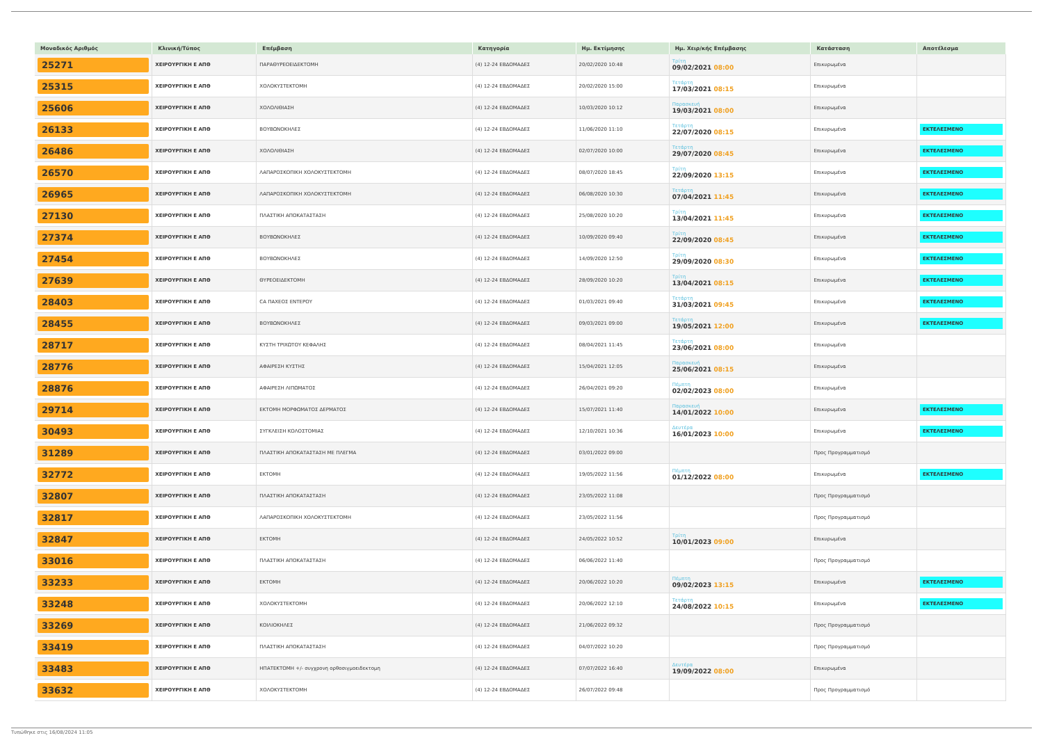| Μοναδικός Αριθμός | Κλινική/Τύπος | Επέμβαση | Κατηγορία | Ημ. Εκτίμησης | Ημ. Χειρ/κής Επέμβασης | Κατάσταση | Αποτέλεσμα |
| --- | --- | --- | --- | --- | --- | --- | --- |
| 25271 | ΧΕΙΡΟΥΡΓΙΚΗ Ε ΑΠΘ | ΠΑΡΑΘΥΡΕΟΕΙΔΕΚΤΟΜΗ | (4) 12-24 ΕΒΔΟΜΑΔΕΣ | 20/02/2020 10:48 | Τρίτη 09/02/2021 08:00 | Επικυρωμένα | |
| 25315 | ΧΕΙΡΟΥΡΓΙΚΗ Ε ΑΠΘ | ΧΟΛΟΚΥΣΤΕΚΤΟΜΗ | (4) 12-24 ΕΒΔΟΜΑΔΕΣ | 20/02/2020 15:00 | Τετάρτη 17/03/2021 08:15 | Επικυρωμένα | |
| 25606 | ΧΕΙΡΟΥΡΓΙΚΗ Ε ΑΠΘ | ΧΟΛΟΛΙΘΙΑΣΗ | (4) 12-24 ΕΒΔΟΜΑΔΕΣ | 10/03/2020 10:12 | Παρασκευή 19/03/2021 08:00 | Επικυρωμένα | |
| 26133 | ΧΕΙΡΟΥΡΓΙΚΗ Ε ΑΠΘ | ΒΟΥΒΩΝΟΚΗΛΕΣ | (4) 12-24 ΕΒΔΟΜΑΔΕΣ | 11/06/2020 11:10 | Τετάρτη 22/07/2020 08:15 | Επικυρωμένα | ΕΚΤΕΛΕΣΜΕΝΟ |
| 26486 | ΧΕΙΡΟΥΡΓΙΚΗ Ε ΑΠΘ | ΧΟΛΟΛΙΘΙΑΣΗ | (4) 12-24 ΕΒΔΟΜΑΔΕΣ | 02/07/2020 10:00 | Τετάρτη 29/07/2020 08:45 | Επικυρωμένα | ΕΚΤΕΛΕΣΜΕΝΟ |
| 26570 | ΧΕΙΡΟΥΡΓΙΚΗ Ε ΑΠΘ | ΛΑΠΑΡΟΣΚΟΠΙΚΗ ΧΟΛΟΚΥΣΤΕΚΤΟΜΗ | (4) 12-24 ΕΒΔΟΜΑΔΕΣ | 08/07/2020 18:45 | Τρίτη 22/09/2020 13:15 | Επικυρωμένα | ΕΚΤΕΛΕΣΜΕΝΟ |
| 26965 | ΧΕΙΡΟΥΡΓΙΚΗ Ε ΑΠΘ | ΛΑΠΑΡΟΣΚΟΠΙΚΗ ΧΟΛΟΚΥΣΤΕΚΤΟΜΗ | (4) 12-24 ΕΒΔΟΜΑΔΕΣ | 06/08/2020 10:30 | Τετάρτη 07/04/2021 11:45 | Επικυρωμένα | ΕΚΤΕΛΕΣΜΕΝΟ |
| 27130 | ΧΕΙΡΟΥΡΓΙΚΗ Ε ΑΠΘ | ΠΛΑΣΤΙΚΗ ΑΠΟΚΑΤΑΣΤΑΣΗ | (4) 12-24 ΕΒΔΟΜΑΔΕΣ | 25/08/2020 10:20 | Τρίτη 13/04/2021 11:45 | Επικυρωμένα | ΕΚΤΕΛΕΣΜΕΝΟ |
| 27374 | ΧΕΙΡΟΥΡΓΙΚΗ Ε ΑΠΘ | ΒΟΥΒΩΝΟΚΗΛΕΣ | (4) 12-24 ΕΒΔΟΜΑΔΕΣ | 10/09/2020 09:40 | Τρίτη 22/09/2020 08:45 | Επικυρωμένα | ΕΚΤΕΛΕΣΜΕΝΟ |
| 27454 | ΧΕΙΡΟΥΡΓΙΚΗ Ε ΑΠΘ | ΒΟΥΒΩΝΟΚΗΛΕΣ | (4) 12-24 ΕΒΔΟΜΑΔΕΣ | 14/09/2020 12:50 | Τρίτη 29/09/2020 08:30 | Επικυρωμένα | ΕΚΤΕΛΕΣΜΕΝΟ |
| 27639 | ΧΕΙΡΟΥΡΓΙΚΗ Ε ΑΠΘ | ΘΥΡΕΟΕΙΔΕΚΤΟΜΗ | (4) 12-24 ΕΒΔΟΜΑΔΕΣ | 28/09/2020 10:20 | Τρίτη 13/04/2021 08:15 | Επικυρωμένα | ΕΚΤΕΛΕΣΜΕΝΟ |
| 28403 | ΧΕΙΡΟΥΡΓΙΚΗ Ε ΑΠΘ | CA ΠΑΧΕΟΣ ΕΝΤΕΡΟΥ | (4) 12-24 ΕΒΔΟΜΑΔΕΣ | 01/03/2021 09:40 | Τετάρτη 31/03/2021 09:45 | Επικυρωμένα | ΕΚΤΕΛΕΣΜΕΝΟ |
| 28455 | ΧΕΙΡΟΥΡΓΙΚΗ Ε ΑΠΘ | ΒΟΥΒΩΝΟΚΗΛΕΣ | (4) 12-24 ΕΒΔΟΜΑΔΕΣ | 09/03/2021 09:00 | Τετάρτη 19/05/2021 12:00 | Επικυρωμένα | ΕΚΤΕΛΕΣΜΕΝΟ |
| 28717 | ΧΕΙΡΟΥΡΓΙΚΗ Ε ΑΠΘ | ΚΥΣΤΗ ΤΡΙΧΩΤΟΥ ΚΕΦΑΛΗΣ | (4) 12-24 ΕΒΔΟΜΑΔΕΣ | 08/04/2021 11:45 | Τετάρτη 23/06/2021 08:00 | Επικυρωμένα | |
| 28776 | ΧΕΙΡΟΥΡΓΙΚΗ Ε ΑΠΘ | ΑΦΑΙΡΕΣΗ ΚΥΣΤΗΣ | (4) 12-24 ΕΒΔΟΜΑΔΕΣ | 15/04/2021 12:05 | Παρασκευή 25/06/2021 08:15 | Επικυρωμένα | |
| 28876 | ΧΕΙΡΟΥΡΓΙΚΗ Ε ΑΠΘ | ΑΦΑΙΡΕΣΗ ΛΙΠΩΜΑΤΟΣ | (4) 12-24 ΕΒΔΟΜΑΔΕΣ | 26/04/2021 09:20 | Πέμπτη 02/02/2023 08:00 | Επικυρωμένα | |
| 29714 | ΧΕΙΡΟΥΡΓΙΚΗ Ε ΑΠΘ | ΕΚΤΟΜΗ ΜΟΡΦΩΜΑΤΟΣ ΔΕΡΜΑΤΟΣ | (4) 12-24 ΕΒΔΟΜΑΔΕΣ | 15/07/2021 11:40 | Παρασκευή 14/01/2022 10:00 | Επικυρωμένα | ΕΚΤΕΛΕΣΜΕΝΟ |
| 30493 | ΧΕΙΡΟΥΡΓΙΚΗ Ε ΑΠΘ | ΣΥΓΚΛΕΙΣΗ ΚΟΛΟΣΤΟΜΙΑΣ | (4) 12-24 ΕΒΔΟΜΑΔΕΣ | 12/10/2021 10:36 | Δευτέρα 16/01/2023 10:00 | Επικυρωμένα | ΕΚΤΕΛΕΣΜΕΝΟ |
| 31289 | ΧΕΙΡΟΥΡΓΙΚΗ Ε ΑΠΘ | ΠΛΑΣΤΙΚΗ ΑΠΟΚΑΤΑΣΤΑΣΗ ΜΕ ΠΛΕΓΜΑ | (4) 12-24 ΕΒΔΟΜΑΔΕΣ | 03/01/2022 09:00 | | Προς Προγραμματισμό | |
| 32772 | ΧΕΙΡΟΥΡΓΙΚΗ Ε ΑΠΘ | ΕΚΤΟΜΗ | (4) 12-24 ΕΒΔΟΜΑΔΕΣ | 19/05/2022 11:56 | Πέμπτη 01/12/2022 08:00 | Επικυρωμένα | ΕΚΤΕΛΕΣΜΕΝΟ |
| 32807 | ΧΕΙΡΟΥΡΓΙΚΗ Ε ΑΠΘ | ΠΛΑΣΤΙΚΗ ΑΠΟΚΑΤΑΣΤΑΣΗ | (4) 12-24 ΕΒΔΟΜΑΔΕΣ | 23/05/2022 11:08 | | Προς Προγραμματισμό | |
| 32817 | ΧΕΙΡΟΥΡΓΙΚΗ Ε ΑΠΘ | ΛΑΠΑΡΟΣΚΟΠΙΚΗ ΧΟΛΟΚΥΣΤΕΚΤΟΜΗ | (4) 12-24 ΕΒΔΟΜΑΔΕΣ | 23/05/2022 11:56 | | Προς Προγραμματισμό | |
| 32847 | ΧΕΙΡΟΥΡΓΙΚΗ Ε ΑΠΘ | ΕΚΤΟΜΗ | (4) 12-24 ΕΒΔΟΜΑΔΕΣ | 24/05/2022 10:52 | Τρίτη 10/01/2023 09:00 | Επικυρωμένα | |
| 33016 | ΧΕΙΡΟΥΡΓΙΚΗ Ε ΑΠΘ | ΠΛΑΣΤΙΚΗ ΑΠΟΚΑΤΑΣΤΑΣΗ | (4) 12-24 ΕΒΔΟΜΑΔΕΣ | 06/06/2022 11:40 | | Προς Προγραμματισμό | |
| 33233 | ΧΕΙΡΟΥΡΓΙΚΗ Ε ΑΠΘ | ΕΚΤΟΜΗ | (4) 12-24 ΕΒΔΟΜΑΔΕΣ | 20/06/2022 10:20 | Πέμπτη 09/02/2023 13:15 | Επικυρωμένα | ΕΚΤΕΛΕΣΜΕΝΟ |
| 33248 | ΧΕΙΡΟΥΡΓΙΚΗ Ε ΑΠΘ | ΧΟΛΟΚΥΣΤΕΚΤΟΜΗ | (4) 12-24 ΕΒΔΟΜΑΔΕΣ | 20/06/2022 12:10 | Τετάρτη 24/08/2022 10:15 | Επικυρωμένα | ΕΚΤΕΛΕΣΜΕΝΟ |
| 33269 | ΧΕΙΡΟΥΡΓΙΚΗ Ε ΑΠΘ | ΚΟΙΛΙΟΚΗΛΕΣ | (4) 12-24 ΕΒΔΟΜΑΔΕΣ | 21/06/2022 09:32 | | Προς Προγραμματισμό | |
| 33419 | ΧΕΙΡΟΥΡΓΙΚΗ Ε ΑΠΘ | ΠΛΑΣΤΙΚΗ ΑΠΟΚΑΤΑΣΤΑΣΗ | (4) 12-24 ΕΒΔΟΜΑΔΕΣ | 04/07/2022 10:20 | | Προς Προγραμματισμό | |
| 33483 | ΧΕΙΡΟΥΡΓΙΚΗ Ε ΑΠΘ | ΗΠΑΤΕΚΤΟΜΗ +/- συγχρονη ορθοσιγμοειδεκτομη | (4) 12-24 ΕΒΔΟΜΑΔΕΣ | 07/07/2022 16:40 | Δευτέρα 19/09/2022 08:00 | Επικυρωμένα | |
| 33632 | ΧΕΙΡΟΥΡΓΙΚΗ Ε ΑΠΘ | ΧΟΛΟΚΥΣΤΕΚΤΟΜΗ | (4) 12-24 ΕΒΔΟΜΑΔΕΣ | 26/07/2022 09:48 | | Προς Προγραμματισμό | |
Τυπώθηκε στις 16/08/2024 11:05